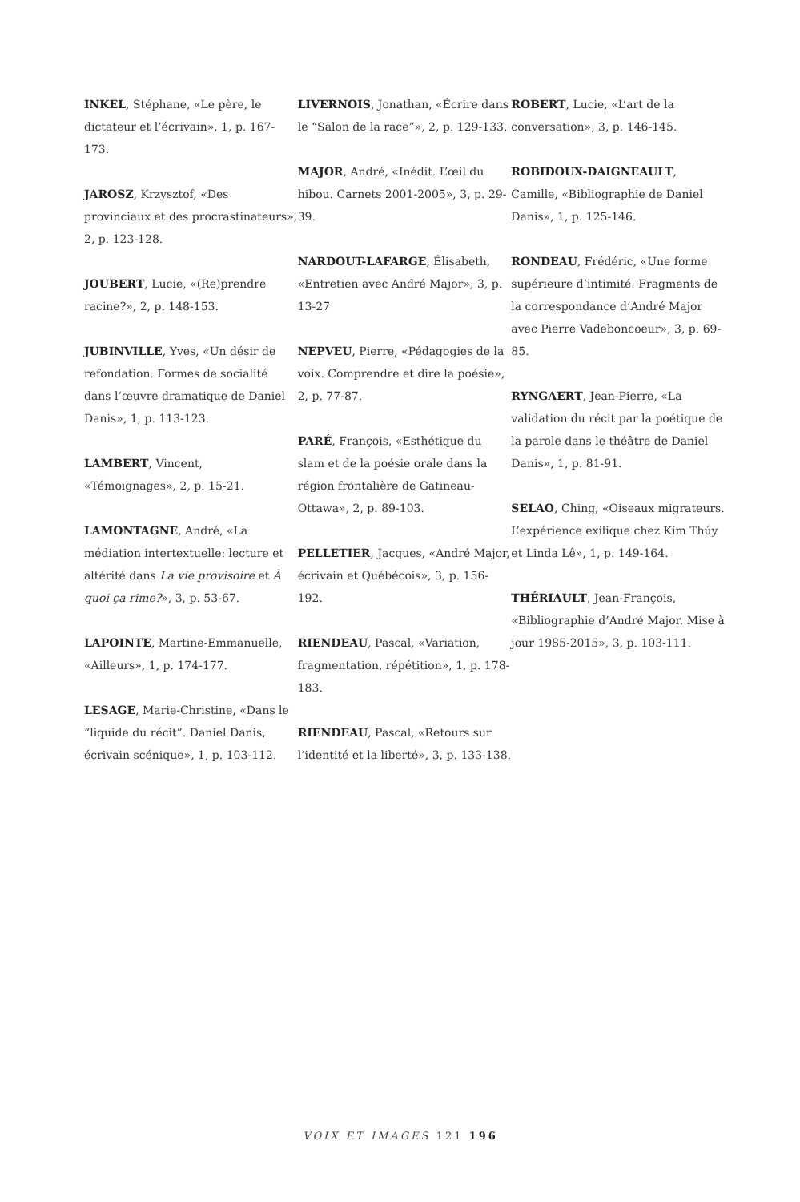INKEL, Stéphane, «Le père, le dictateur et l’écrivain», 1, p. 167-173.
JAROSZ, Krzysztof, «Des provinciaux et des procrastinateurs», 2, p. 123-128.
JOUBERT, Lucie, «(Re)prendre racine?», 2, p. 148-153.
JUBINVILLE, Yves, «Un désir de refondation. Formes de socialité dans l’œuvre dramatique de Daniel Danis», 1, p. 113-123.
LAMBERT, Vincent, «Témoignages», 2, p. 15-21.
LAMONTAGNE, André, «La médiation intertextuelle: lecture et altérité dans La vie provisoire et À quoi ça rime?», 3, p. 53-67.
LAPOINTE, Martine-Emmanuelle, «Ailleurs», 1, p. 174-177.
LESAGE, Marie-Christine, «Dans le “liquide du récit”. Daniel Danis, écrivain scénique», 1, p. 103-112.
LIVERNOIS, Jonathan, «Écrire dans le “Salon de la race”», 2, p. 129-133.
MAJOR, André, «Inédit. L’œil du hibou. Carnets 2001-2005», 3, p. 29-39.
NARDOUT-LAFARGE, Élisabeth, «Entretien avec André Major», 3, p. 13-27
NEPVEU, Pierre, «Pédagogies de la voix. Comprendre et dire la poésie», 2, p. 77-87.
PARÉ, François, «Esthétique du slam et de la poésie orale dans la région frontalière de Gatineau-Ottawa», 2, p. 89-103.
PELLETIER, Jacques, «André Major, écrivain et Québécois», 3, p. 156-192.
RIENDEAU, Pascal, «Variation, fragmentation, répétition», 1, p. 178-183.
RIENDEAU, Pascal, «Retours sur l’identité et la liberté», 3, p. 133-138.
ROBERT, Lucie, «L’art de la conversation», 3, p. 146-145.
ROBIDOUX-DAIGNEAULT, Camille, «Bibliographie de Daniel Danis», 1, p. 125-146.
RONDEAU, Frédéric, «Une forme supérieure d’intimité. Fragments de la correspondance d’André Major avec Pierre Vadeboncoeur», 3, p. 69-85.
RYNGAERT, Jean-Pierre, «La validation du récit par la poétique de la parole dans le théâtre de Daniel Danis», 1, p. 81-91.
SELAO, Ching, «Oiseaux migrateurs. L’expérience exilique chez Kim Thúy et Linda Lê», 1, p. 149-164.
THÉRIAULT, Jean-François, «Bibliographie d’André Major. Mise à jour 1985-2015», 3, p. 103-111.
VOIX ET IMAGES 121 196